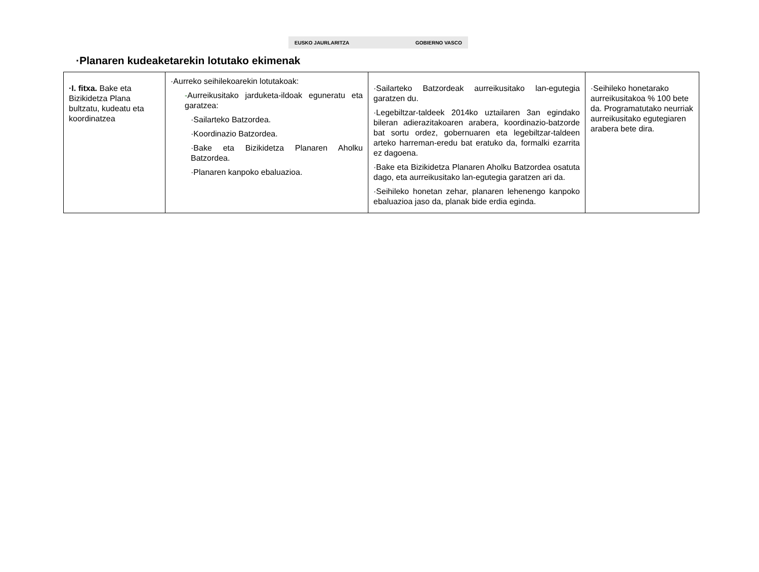EUSKO JAURLARITZA GOBIERNO VASCO
·Planaren kudeaketarekin lotutako ekimenak
| ·I. fitxa. Bake eta Bizikidetza Plana bultzatu, kudeatu eta koordinatzea | ·Aurreko seihilekoarekin lotutakoak: - Aurreikusitako jarduketa-ildoak eguneratu eta garatzea: ·Sailarteko Batzordea. ·Koordinazio Batzordea. ·Bake eta Bizikidetza Planaren Aholku Batzordea. ·Planaren kanpoko ebaluazioa. | ·Sailarteko Batzordeak aurreikusitako lan-egutegia garatzen du. ·Legebiltzar-taldeek 2014ko uztailaren 3an egindako bileran adierazitakoaren arabera, koordinazio-batzorde bat sortu ordez, gobernuaren eta legebiltzar-taldeen arteko harreman-eredu bat eratuko da, formalki ezarrita ez dagoena. ·Bake eta Bizikidetza Planaren Aholku Batzordea osatuta dago, eta aurreikusitako lan-egutegia garatzen ari da. ·Seihileko honetan zehar, planaren lehenengo kanpoko ebaluazioa jaso da, planak bide erdia eginda. | ·Seihileko honetarako aurreikusitakoa % 100 bete da. Programatutako neurriak aurreikusitako egutegiaren arabera bete dira. |